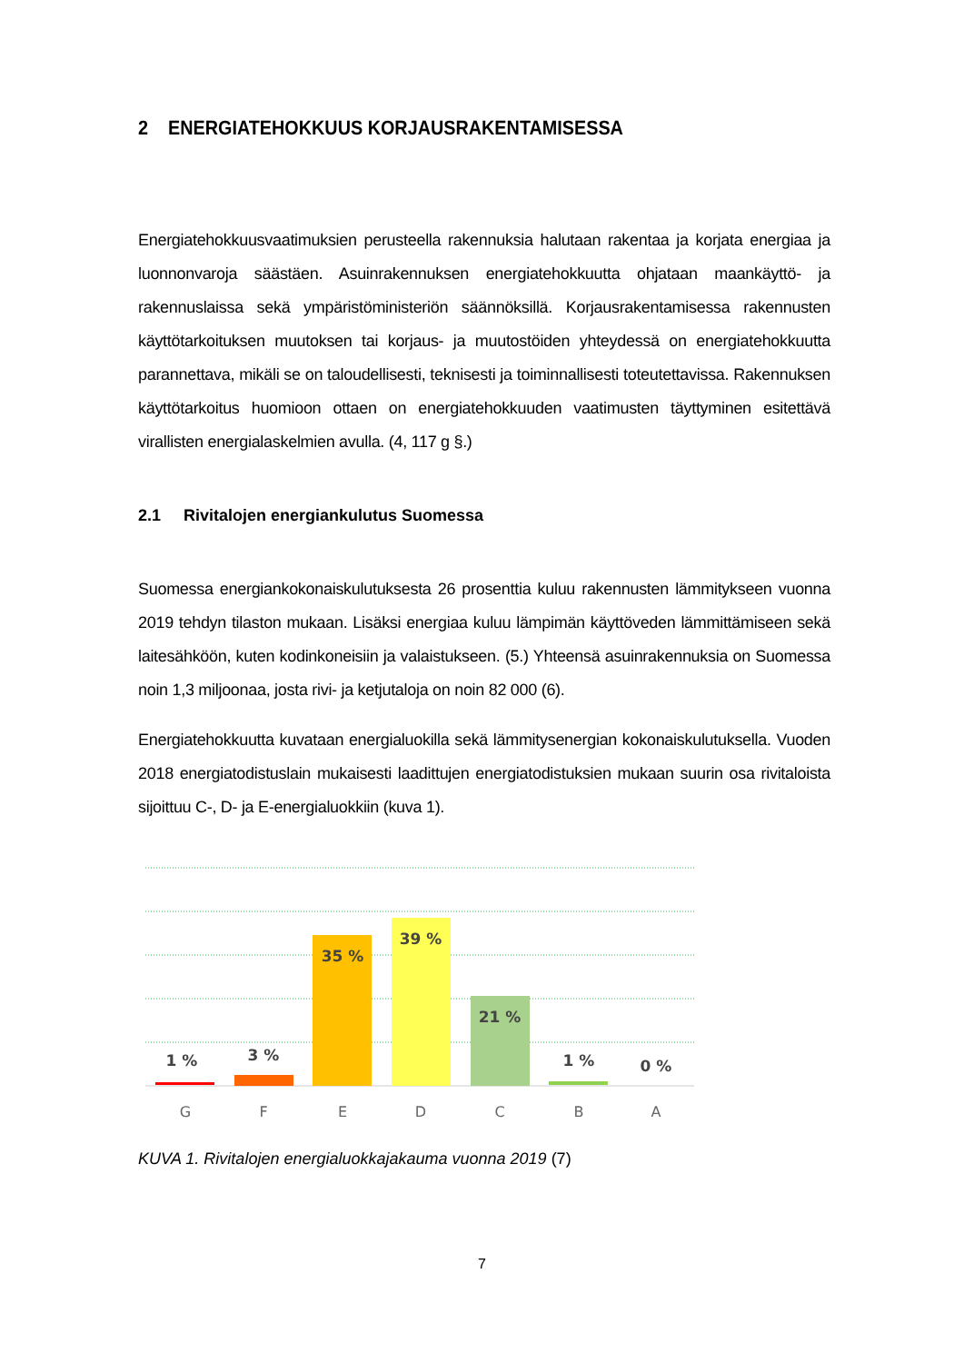2 ENERGIATEHOKKUUS KORJAUSRAKENTAMISESSA
Energiatehokkuusvaatimuksien perusteella rakennuksia halutaan rakentaa ja korjata energiaa ja luonnonvaroja säästäen. Asuinrakennuksen energiatehokkuutta ohjataan maankäyttö- ja rakennuslaissa sekä ympäristöministeriön säännöksillä. Korjausrakentamisessa rakennusten käyttötarkoituksen muutoksen tai korjaus- ja muutostöiden yhteydessä on energiatehokkuutta parannettava, mikäli se on taloudellisesti, teknisesti ja toiminnallisesti toteutettavissa. Rakennuksen käyttötarkoitus huomioon ottaen on energiatehokkuuden vaatimusten täyttyminen esitettävä virallisten energialaskelmien avulla. (4, 117 g §.)
2.1 Rivitalojen energiankulutus Suomessa
Suomessa energiankokonaiskulutuksesta 26 prosenttia kuluu rakennusten lämmitykseen vuonna 2019 tehdyn tilaston mukaan. Lisäksi energiaa kuluu lämpimän käyttöveden lämmittämiseen sekä laitesähköön, kuten kodinkoneisiin ja valaistukseen. (5.) Yhteensä asuinrakennuksia on Suomessa noin 1,3 miljoonaa, josta rivi- ja ketjutaloja on noin 82 000 (6).
Energiatehokkuutta kuvataan energialuokilla sekä lämmitysenergian kokonaiskulutuksella. Vuoden 2018 energiatodistuslain mukaisesti laadittujen energiatodistuksien mukaan suurin osa rivitaloista sijoittuu C-, D- ja E-energialuokkiin (kuva 1).
1 %
3 %
35 %
39 %
21 %
1 %
0 %
G
F
E
D
C
B
A
KUVA 1. Rivitalojen energialuokkajakauma vuonna 2019 (7)
7